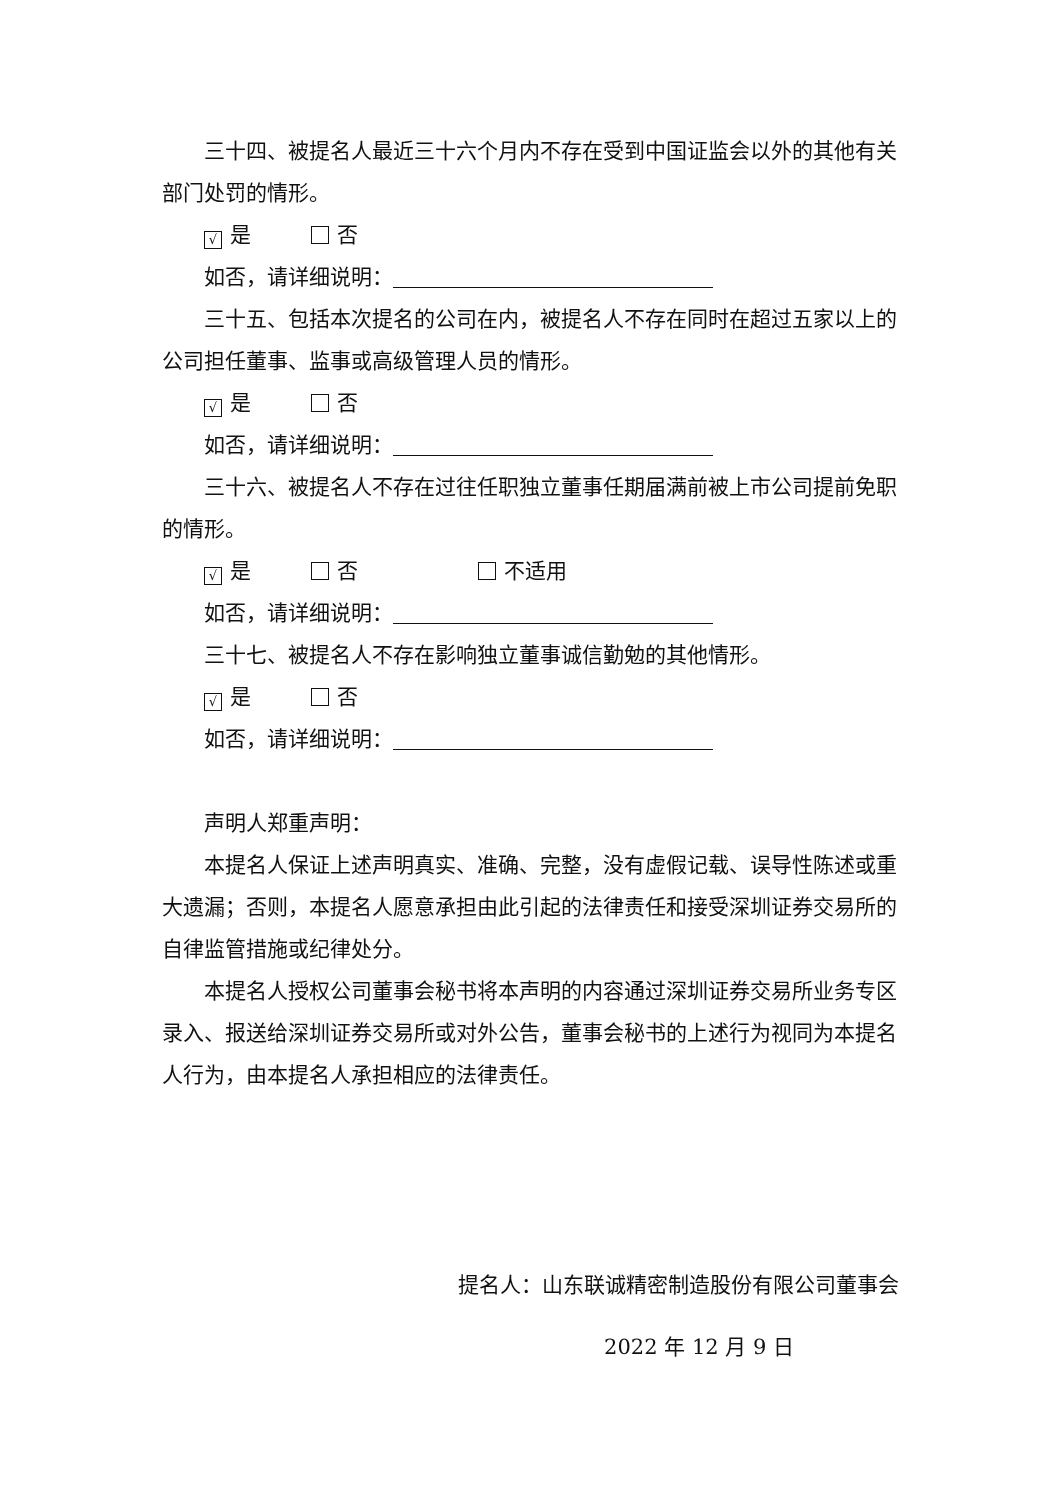三十四、被提名人最近三十六个月内不存在受到中国证监会以外的其他有关部门处罚的情形。
√ 是 否
如否，请详细说明：
三十五、包括本次提名的公司在内，被提名人不存在同时在超过五家以上的公司担任董事、监事或高级管理人员的情形。
√ 是 否
如否，请详细说明：
三十六、被提名人不存在过往任职独立董事任期届满前被上市公司提前免职的情形。
√ 是 否 不适用
如否，请详细说明：
三十七、被提名人不存在影响独立董事诚信勤勉的其他情形。
√ 是 否
如否，请详细说明：
声明人郑重声明：
本提名人保证上述声明真实、准确、完整，没有虚假记载、误导性陈述或重大遗漏；否则，本提名人愿意承担由此引起的法律责任和接受深圳证券交易所的自律监管措施或纪律处分。
本提名人授权公司董事会秘书将本声明的内容通过深圳证券交易所业务专区录入、报送给深圳证券交易所或对外公告，董事会秘书的上述行为视同为本提名人行为，由本提名人承担相应的法律责任。
提名人：山东联诚精密制造股份有限公司董事会
2022 年 12 月 9 日